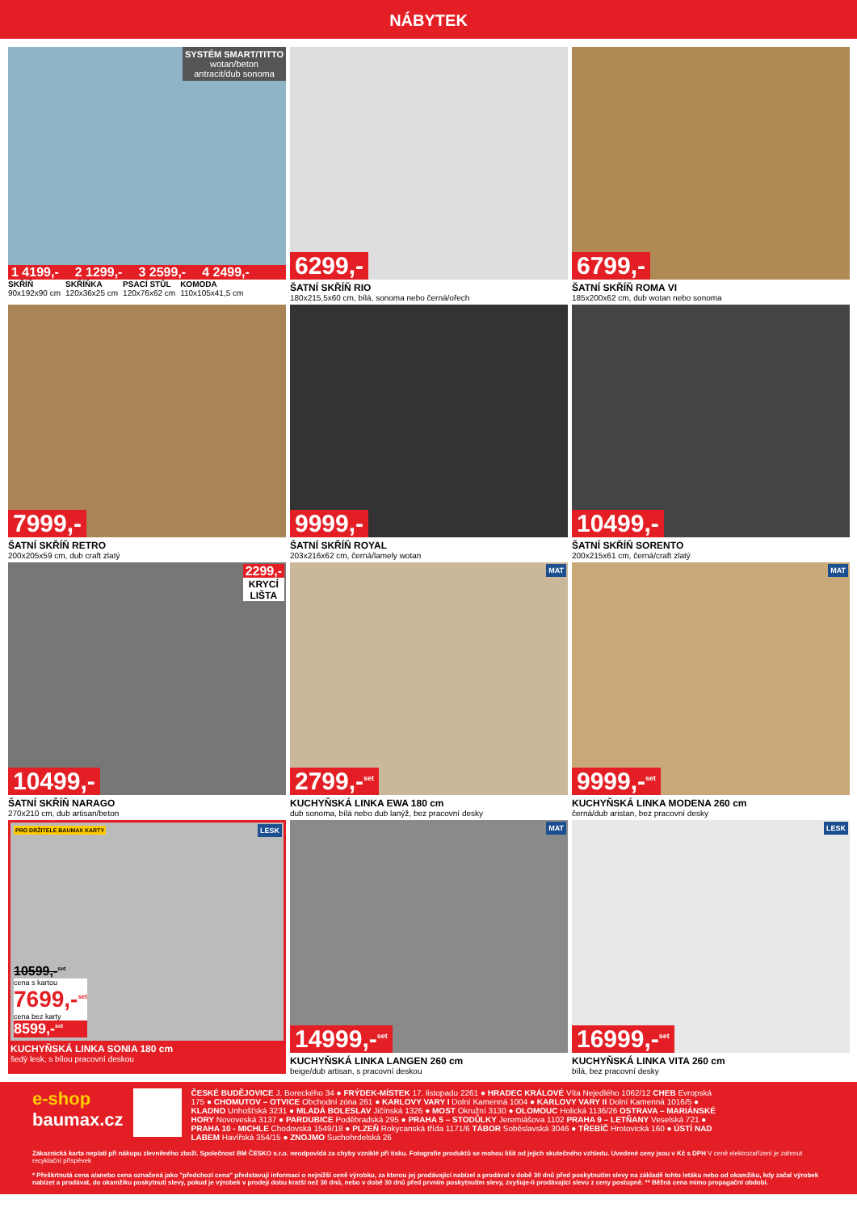NÁBYTEK
SYSTÉM SMART/TITTO
wotan/beton
antracit/dub sonoma
1 4199,- 2 1299,- 3 2599,- 4 2499,-
SKŘÍŇ
90x192x90 cm
SKŘÍŇKA
120x36x25 cm
PSACÍ STŮL
120x76x62 cm
KOMODA
110x105x41,5 cm
6299,-
ŠATNÍ SKŘÍŇ RIO
180x215,5x60 cm, bílá, sonoma nebo černá/ořech
6799,-
ŠATNÍ SKŘÍŇ ROMA VI
185x200x62 cm, dub wotan nebo sonoma
7999,-
ŠATNÍ SKŘÍŇ RETRO
200x205x59 cm, dub craft zlatý
9999,-
ŠATNÍ SKŘÍŇ ROYAL
203x216x62 cm, černá/lamely wotan
10499,-
ŠATNÍ SKŘÍŇ SORENTO
200x215x61 cm, černá/craft zlatý
2299,-
KRYCÍ
LIŠTA
10499,-
ŠATNÍ SKŘÍŇ NARAGO
270x210 cm, dub artisan/beton
MAT
2799,-<sup>set</sup>
KUCHYŇSKÁ LINKA EWA 180 cm
dub sonoma, bílá nebo dub lanýž, bez pracovní desky
MAT
9999,-<sup>set</sup>
KUCHYŇSKÁ LINKA MODENA 260 cm
černá/dub aristan, bez pracovní desky
PRO DRŽITELE BAUMAX KARTY LESK
10599,-<sup>set</sup>
cena s kartou
7699,-<sup>set</sup>
cena bez karty
8599,-<sup>set</sup>
KUCHYŇSKÁ LINKA SONIA 180 cm
šedý lesk, s bílou pracovní deskou
MAT
14999,-<sup>set</sup>
KUCHYŇSKÁ LINKA LANGEN 260 cm
beige/dub artisan, s pracovní deskou
LESK
16999,-<sup>set</sup>
KUCHYŇSKÁ LINKA VITA 260 cm
bílá, bez pracovní desky
e-shop
baumax.cz
ČESKÉ BUDĚJOVICE J. Boreckého 34 ● FRÝDEK-MÍSTEK 17. listopadu 2261 ● HRADEC KRÁLOVÉ Víta Nejedlého 1062/12 CHEB Evropská 175 ● CHOMUTOV – OTVICE Obchodní zóna 261 ● KARLOVY VARY I Dolní Kamenná 1004 ● KARLOVY VARY II Dolní Kamenná 1016/5 ● KLADNO Unhošťská 3231 ● MLADÁ BOLESLAV Jičínská 1326 ● MOST Okružní 3130 ● OLOMOUC Holická 1136/26 OSTRAVA – MARIÁNSKÉ HORY Novoveská 3137 ● PARDUBICE Poděbradská 295 ● PRAHA 5 – STODŮLKY Jeremiášova 1102 PRAHA 9 – LETŇANY Veselská 721 ● PRAHA 10 - MICHLE Chodovská 1549/18 ● PLZEŇ Rokycanská třída 1171/6 TÁBOR Soběslavská 3046 ● TŘEBÍČ Hrotovická 160 ● ÚSTÍ NAD LABEM Havířská 354/15 ● ZNOJMO Suchohrdelská 26
Zákaznická karta neplatí při nákupu zlevněného zboží. Společnost BM ČESKO s.r.o. neodpovídá za chyby vzniklé při tisku. Fotografie produktů se mohou lišit od jejich skutečného vzhledu. Uvedené ceny jsou v Kč s DPH V ceně elektrozařízení je zahrnut recyklační příspěvek
* Přeškrtnutá cena a/anebo cena označená jako "předchozí cena" představují informaci o nejnižší ceně výrobku, za kterou jej prodávající nabízel a prodával v době 30 dnů před poskytnutím slevy na základě tohto letáku nebo od okamžiku, kdy začal výrobek nabízet a prodávat, do okamžiku poskytnutí slevy, pokud je výrobek v prodeji dobu kratší než 30 dnů, nebo v době 30 dnů před prvním poskytnutím slevy, zvyšuje-li prodávající slevu z ceny postupně. ** Běžná cena mimo propagační období.